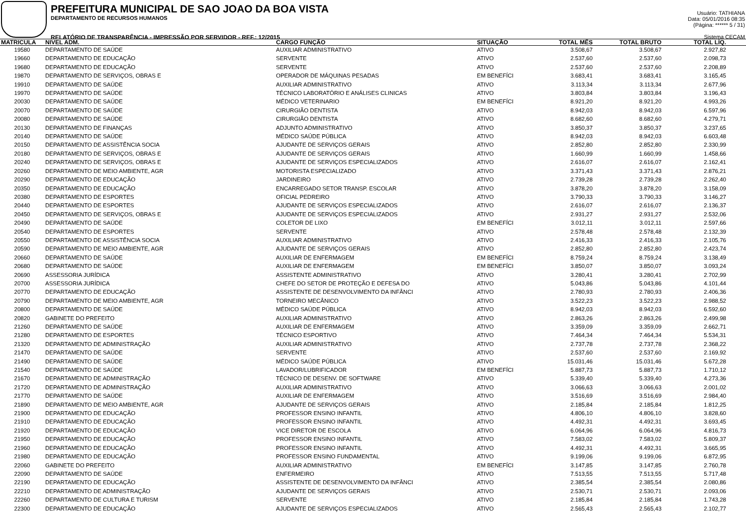PREFEITURA MUNICIPAL DE SAO JOAO DA BOA VISTA
DEPARTAMENTO DE RECURSOS HUMANOS
RELATÓRIO DE TRANSPARÊNCIA - IMPRESSÃO POR SERVIDOR - REF.: 12/2015
Usuário: TATHIANA
Data: 05/01/2016 08:35
(Página: ****** 5 / 31)
Sistema CECAM
| MATRICULA | NIVEL ADM. | CARGO FUNÇÃO | SITUAÇÃO | TOTAL MÊS | TOTAL BRUTO | TOTAL LÍQ. |
| --- | --- | --- | --- | --- | --- | --- |
| 19580 | DEPARTAMENTO DE SAÚDE | AUXILIAR ADMINISTRATIVO | ATIVO | 3.508,67 | 3.508,67 | 2.927,82 |
| 19660 | DEPARTAMENTO DE EDUCAÇÃO | SERVENTE | ATIVO | 2.537,60 | 2.537,60 | 2.098,73 |
| 19680 | DEPARTAMENTO DE EDUCAÇÃO | SERVENTE | ATIVO | 2.537,60 | 2.537,60 | 2.208,89 |
| 19870 | DEPARTAMENTO DE SERVIÇOS, OBRAS E | OPERADOR DE MÁQUINAS PESADAS | EM BENEFÍCI | 3.683,41 | 3.683,41 | 3.165,45 |
| 19910 | DEPARTAMENTO DE SAÚDE | AUXILIAR ADMINISTRATIVO | ATIVO | 3.113,34 | 3.113,34 | 2.677,96 |
| 19970 | DEPARTAMENTO DE SAÚDE | TÉCNICO LABORATÓRIO E ANÁLISES CLINICAS | ATIVO | 3.803,84 | 3.803,84 | 3.196,43 |
| 20030 | DEPARTAMENTO DE SAÚDE | MÉDICO VETERINARIO | EM BENEFÍCI | 8.921,20 | 8.921,20 | 4.993,26 |
| 20070 | DEPARTAMENTO DE SAÚDE | CIRURGIÃO DENTISTA | ATIVO | 8.942,03 | 8.942,03 | 6.597,96 |
| 20080 | DEPARTAMENTO DE SAÚDE | CIRURGIÃO DENTISTA | ATIVO | 8.682,60 | 8.682,60 | 4.279,71 |
| 20130 | DEPARTAMENTO DE FINANÇAS | ADJUNTO ADMINISTRATIVO | ATIVO | 3.850,37 | 3.850,37 | 3.237,65 |
| 20140 | DEPARTAMENTO DE SAÚDE | MÉDICO SAÚDE PÚBLICA | ATIVO | 8.942,03 | 8.942,03 | 6.603,48 |
| 20150 | DEPARTAMENTO DE ASSISTÊNCIA SOCIA | AJUDANTE DE SERVIÇOS GERAIS | ATIVO | 2.852,80 | 2.852,80 | 2.330,99 |
| 20180 | DEPARTAMENTO DE SERVIÇOS, OBRAS E | AJUDANTE DE SERVIÇOS GERAIS | ATIVO | 1.660,99 | 1.660,99 | 1.458,66 |
| 20240 | DEPARTAMENTO DE SERVIÇOS, OBRAS E | AJUDANTE DE SERVIÇOS ESPECIALIZADOS | ATIVO | 2.616,07 | 2.616,07 | 2.162,41 |
| 20260 | DEPARTAMENTO DE MEIO AMBIENTE, AGR | MOTORISTA ESPECIALIZADO | ATIVO | 3.371,43 | 3.371,43 | 2.876,21 |
| 20290 | DEPARTAMENTO DE EDUCAÇÃO | JARDINEIRO | ATIVO | 2.739,28 | 2.739,28 | 2.262,40 |
| 20350 | DEPARTAMENTO DE EDUCAÇÃO | ENCARREGADO SETOR TRANSP. ESCOLAR | ATIVO | 3.878,20 | 3.878,20 | 3.158,09 |
| 20380 | DEPARTAMENTO DE ESPORTES | OFICIAL PEDREIRO | ATIVO | 3.790,33 | 3.790,33 | 3.146,27 |
| 20440 | DEPARTAMENTO DE ESPORTES | AJUDANTE DE SERVIÇOS ESPECIALIZADOS | ATIVO | 2.616,07 | 2.616,07 | 2.136,37 |
| 20450 | DEPARTAMENTO DE SERVIÇOS, OBRAS E | AJUDANTE DE SERVIÇOS ESPECIALIZADOS | ATIVO | 2.931,27 | 2.931,27 | 2.532,06 |
| 20490 | DEPARTAMENTO DE SAÚDE | COLETOR DE LIXO | EM BENEFÍCI | 3.012,11 | 3.012,11 | 2.597,66 |
| 20540 | DEPARTAMENTO DE ESPORTES | SERVENTE | ATIVO | 2.578,48 | 2.578,48 | 2.132,39 |
| 20550 | DEPARTAMENTO DE ASSISTÊNCIA SOCIA | AUXILIAR ADMINISTRATIVO | ATIVO | 2.416,33 | 2.416,33 | 2.105,76 |
| 20590 | DEPARTAMENTO DE MEIO AMBIENTE, AGR | AJUDANTE DE SERVIÇOS GERAIS | ATIVO | 2.852,80 | 2.852,80 | 2.423,74 |
| 20660 | DEPARTAMENTO DE SAÚDE | AUXILIAR DE ENFERMAGEM | EM BENEFÍCI | 8.759,24 | 8.759,24 | 3.138,49 |
| 20680 | DEPARTAMENTO DE SAÚDE | AUXILIAR DE ENFERMAGEM | EM BENEFÍCI | 3.850,07 | 3.850,07 | 3.093,24 |
| 20690 | ASSESSORIA JURÍDICA | ASSISTENTE ADMINISTRATIVO | ATIVO | 3.280,41 | 3.280,41 | 2.702,99 |
| 20700 | ASSESSORIA JURÍDICA | CHEFE DO SETOR DE PROTEÇÃO E DEFESA DO | ATIVO | 5.043,86 | 5.043,86 | 4.101,44 |
| 20770 | DEPARTAMENTO DE EDUCAÇÃO | ASSISTENTE DE DESENVOLVIMENTO DA INFÂNCI | ATIVO | 2.780,93 | 2.780,93 | 2.406,36 |
| 20790 | DEPARTAMENTO DE MEIO AMBIENTE, AGR | TORNEIRO MECÂNICO | ATIVO | 3.522,23 | 3.522,23 | 2.988,52 |
| 20800 | DEPARTAMENTO DE SAÚDE | MÉDICO SAÚDE PÚBLICA | ATIVO | 8.942,03 | 8.942,03 | 6.592,60 |
| 20820 | GABINETE DO PREFEITO | AUXILIAR ADMINISTRATIVO | ATIVO | 2.863,26 | 2.863,26 | 2.499,98 |
| 21260 | DEPARTAMENTO DE SAÚDE | AUXILIAR DE ENFERMAGEM | ATIVO | 3.359,09 | 3.359,09 | 2.662,71 |
| 21280 | DEPARTAMENTO DE ESPORTES | TÉCNICO ESPORTIVO | ATIVO | 7.464,34 | 7.464,34 | 5.534,31 |
| 21320 | DEPARTAMENTO DE ADMINISTRAÇÃO | AUXILIAR ADMINISTRATIVO | ATIVO | 2.737,78 | 2.737,78 | 2.368,22 |
| 21470 | DEPARTAMENTO DE SAÚDE | SERVENTE | ATIVO | 2.537,60 | 2.537,60 | 2.169,92 |
| 21490 | DEPARTAMENTO DE SAÚDE | MÉDICO SAÚDE PÚBLICA | ATIVO | 15.031,46 | 15.031,46 | 5.672,28 |
| 21540 | DEPARTAMENTO DE SAÚDE | LAVADOR/LUBRIFICADOR | EM BENEFÍCI | 5.887,73 | 5.887,73 | 1.710,12 |
| 21670 | DEPARTAMENTO DE ADMINISTRAÇÃO | TÉCNICO DE DESENV. DE SOFTWARE | ATIVO | 5.339,40 | 5.339,40 | 4.273,36 |
| 21720 | DEPARTAMENTO DE ADMINISTRAÇÃO | AUXILIAR ADMINISTRATIVO | ATIVO | 3.066,63 | 3.066,63 | 2.001,02 |
| 21770 | DEPARTAMENTO DE SAÚDE | AUXILIAR DE ENFERMAGEM | ATIVO | 3.516,69 | 3.516,69 | 2.984,40 |
| 21890 | DEPARTAMENTO DE MEIO AMBIENTE, AGR | AJUDANTE DE SERVIÇOS GERAIS | ATIVO | 2.185,84 | 2.185,84 | 1.812,25 |
| 21900 | DEPARTAMENTO DE EDUCAÇÃO | PROFESSOR ENSINO INFANTIL | ATIVO | 4.806,10 | 4.806,10 | 3.828,60 |
| 21910 | DEPARTAMENTO DE EDUCAÇÃO | PROFESSOR ENSINO INFANTIL | ATIVO | 4.492,31 | 4.492,31 | 3.693,45 |
| 21920 | DEPARTAMENTO DE EDUCAÇÃO | VICE DIRETOR DE ESCOLA | ATIVO | 6.064,96 | 6.064,96 | 4.816,73 |
| 21950 | DEPARTAMENTO DE EDUCAÇÃO | PROFESSOR ENSINO INFANTIL | ATIVO | 7.583,02 | 7.583,02 | 5.809,37 |
| 21960 | DEPARTAMENTO DE EDUCAÇÃO | PROFESSOR ENSINO INFANTIL | ATIVO | 4.492,31 | 4.492,31 | 3.665,95 |
| 21980 | DEPARTAMENTO DE EDUCAÇÃO | PROFESSOR ENSINO FUNDAMENTAL | ATIVO | 9.199,06 | 9.199,06 | 6.872,95 |
| 22060 | GABINETE DO PREFEITO | AUXILIAR ADMINISTRATIVO | EM BENEFÍCI | 3.147,85 | 3.147,85 | 2.760,78 |
| 22090 | DEPARTAMENTO DE SAÚDE | ENFERMEIRO | ATIVO | 7.513,55 | 7.513,55 | 5.717,48 |
| 22190 | DEPARTAMENTO DE EDUCAÇÃO | ASSISTENTE DE DESENVOLVIMENTO DA INFÂNCI | ATIVO | 2.385,54 | 2.385,54 | 2.080,86 |
| 22210 | DEPARTAMENTO DE ADMINISTRAÇÃO | AJUDANTE DE SERVIÇOS GERAIS | ATIVO | 2.530,71 | 2.530,71 | 2.093,06 |
| 22260 | DEPARTAMENTO DE CULTURA E TURISM | SERVENTE | ATIVO | 2.185,84 | 2.185,84 | 1.743,28 |
| 22300 | DEPARTAMENTO DE EDUCAÇÃO | AJUDANTE DE SERVIÇOS ESPECIALIZADOS | ATIVO | 2.565,43 | 2.565,43 | 2.102,77 |